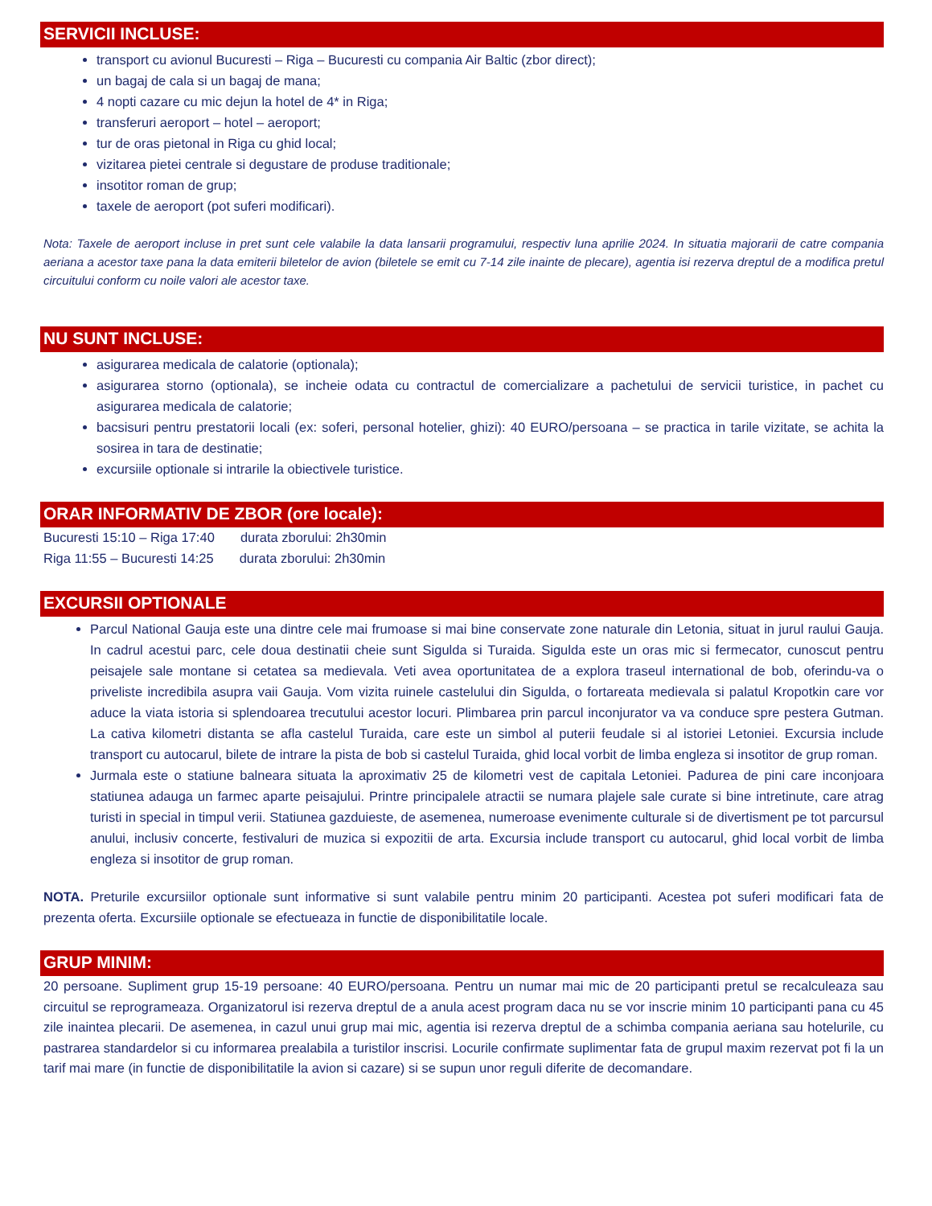SERVICII INCLUSE:
transport cu avionul Bucuresti – Riga – Bucuresti cu compania Air Baltic (zbor direct);
un bagaj de cala si un bagaj de mana;
4 nopti cazare cu mic dejun la hotel de 4* in Riga;
transferuri aeroport – hotel – aeroport;
tur de oras pietonal in Riga cu ghid local;
vizitarea pietei centrale si degustare de produse traditionale;
insotitor roman de grup;
taxele de aeroport (pot suferi modificari).
Nota: Taxele de aeroport incluse in pret sunt cele valabile la data lansarii programului, respectiv luna aprilie 2024. In situatia majorarii de catre compania aeriana a acestor taxe pana la data emiterii biletelor de avion (biletele se emit cu 7-14 zile inainte de plecare), agentia isi rezerva dreptul de a modifica pretul circuitului conform cu noile valori ale acestor taxe.
NU SUNT INCLUSE:
asigurarea medicala de calatorie (optionala);
asigurarea storno (optionala), se incheie odata cu contractul de comercializare a pachetului de servicii turistice, in pachet cu asigurarea medicala de calatorie;
bacsisuri pentru prestatorii locali (ex: soferi, personal hotelier, ghizi): 40 EURO/persoana – se practica in tarile vizitate, se achita la sosirea in tara de destinatie;
excursiile optionale si intrarile la obiectivele turistice.
ORAR INFORMATIV DE ZBOR (ore locale):
Bucuresti 15:10 – Riga 17:40 durata zborului: 2h30min
Riga 11:55 – Bucuresti 14:25 durata zborului: 2h30min
EXCURSII OPTIONALE
Parcul National Gauja este una dintre cele mai frumoase si mai bine conservate zone naturale din Letonia, situat in jurul raului Gauja. In cadrul acestui parc, cele doua destinatii cheie sunt Sigulda si Turaida. Sigulda este un oras mic si fermecator, cunoscut pentru peisajele sale montane si cetatea sa medievala. Veti avea oportunitatea de a explora traseul international de bob, oferindu-va o priveliste incredibila asupra vaii Gauja. Vom vizita ruinele castelului din Sigulda, o fortareata medievala si palatul Kropotkin care vor aduce la viata istoria si splendoarea trecutului acestor locuri. Plimbarea prin parcul inconjurator va va conduce spre pestera Gutman. La cativa kilometri distanta se afla castelul Turaida, care este un simbol al puterii feudale si al istoriei Letoniei. Excursia include transport cu autocarul, bilete de intrare la pista de bob si castelul Turaida, ghid local vorbit de limba engleza si insotitor de grup roman.
Jurmala este o statiune balneara situata la aproximativ 25 de kilometri vest de capitala Letoniei. Padurea de pini care inconjoara statiunea adauga un farmec aparte peisajului. Printre principalele atractii se numara plajele sale curate si bine intretinute, care atrag turisti in special in timpul verii. Statiunea gazduieste, de asemenea, numeroase evenimente culturale si de divertisment pe tot parcursul anului, inclusiv concerte, festivaluri de muzica si expozitii de arta. Excursia include transport cu autocarul, ghid local vorbit de limba engleza si insotitor de grup roman.
NOTA. Preturile excursiilor optionale sunt informative si sunt valabile pentru minim 20 participanti. Acestea pot suferi modificari fata de prezenta oferta. Excursiile optionale se efectueaza in functie de disponibilitatile locale.
GRUP MINIM:
20 persoane. Supliment grup 15-19 persoane: 40 EURO/persoana. Pentru un numar mai mic de 20 participanti pretul se recalculeaza sau circuitul se reprogrameaza. Organizatorul isi rezerva dreptul de a anula acest program daca nu se vor inscrie minim 10 participanti pana cu 45 zile inaintea plecarii. De asemenea, in cazul unui grup mai mic, agentia isi rezerva dreptul de a schimba compania aeriana sau hotelurile, cu pastrarea standardelor si cu informarea prealabila a turistilor inscrisi. Locurile confirmate suplimentar fata de grupul maxim rezervat pot fi la un tarif mai mare (in functie de disponibilitatile la avion si cazare) si se supun unor reguli diferite de decomandare.